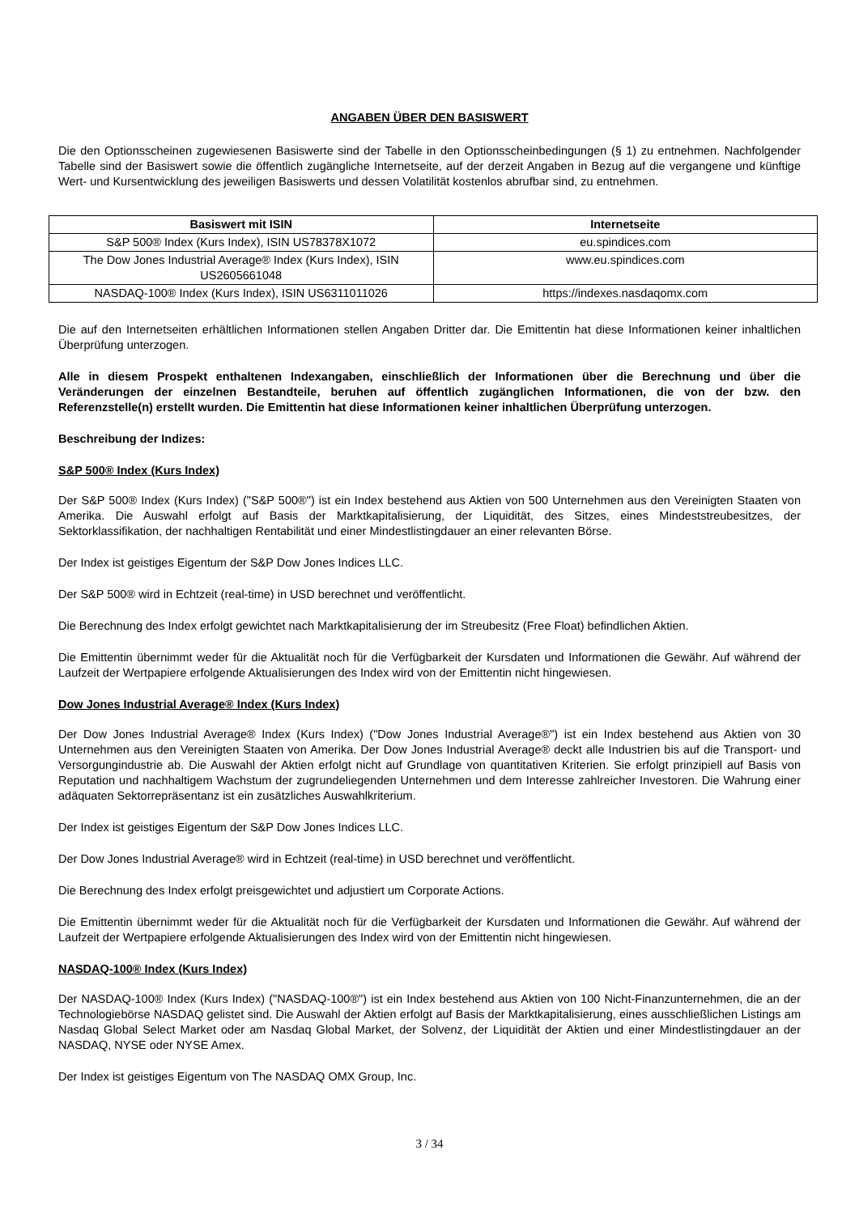ANGABEN ÜBER DEN BASISWERT
Die den Optionsscheinen zugewiesenen Basiswerte sind der Tabelle in den Optionsscheinbedingungen (§ 1) zu entnehmen. Nachfolgender Tabelle sind der Basiswert sowie die öffentlich zugängliche Internetseite, auf der derzeit Angaben in Bezug auf die vergangene und künftige Wert- und Kursentwicklung des jeweiligen Basiswerts und dessen Volatilität kostenlos abrufbar sind, zu entnehmen.
| Basiswert mit ISIN | Internetseite |
| --- | --- |
| S&P 500® Index (Kurs Index), ISIN US78378X1072 | eu.spindices.com |
| The Dow Jones Industrial Average® Index (Kurs Index), ISIN US2605661048 | www.eu.spindices.com |
| NASDAQ-100® Index (Kurs Index), ISIN US6311011026 | https://indexes.nasdaqomx.com |
Die auf den Internetseiten erhältlichen Informationen stellen Angaben Dritter dar. Die Emittentin hat diese Informationen keiner inhaltlichen Überprüfung unterzogen.
Alle in diesem Prospekt enthaltenen Indexangaben, einschließlich der Informationen über die Berechnung und über die Veränderungen der einzelnen Bestandteile, beruhen auf öffentlich zugänglichen Informationen, die von der bzw. den Referenzstelle(n) erstellt wurden. Die Emittentin hat diese Informationen keiner inhaltlichen Überprüfung unterzogen.
Beschreibung der Indizes:
S&P 500® Index (Kurs Index)
Der S&P 500® Index (Kurs Index) ("S&P 500®") ist ein Index bestehend aus Aktien von 500 Unternehmen aus den Vereinigten Staaten von Amerika. Die Auswahl erfolgt auf Basis der Marktkapitalisierung, der Liquidität, des Sitzes, eines Mindeststreubesitzes, der Sektorklassifikation, der nachhaltigen Rentabilität und einer Mindestlistingdauer an einer relevanten Börse.
Der Index ist geistiges Eigentum der S&P Dow Jones Indices LLC.
Der S&P 500® wird in Echtzeit (real-time) in USD berechnet und veröffentlicht.
Die Berechnung des Index erfolgt gewichtet nach Marktkapitalisierung der im Streubesitz (Free Float) befindlichen Aktien.
Die Emittentin übernimmt weder für die Aktualität noch für die Verfügbarkeit der Kursdaten und Informationen die Gewähr. Auf während der Laufzeit der Wertpapiere erfolgende Aktualisierungen des Index wird von der Emittentin nicht hingewiesen.
Dow Jones Industrial Average® Index (Kurs Index)
Der Dow Jones Industrial Average® Index (Kurs Index) ("Dow Jones Industrial Average®") ist ein Index bestehend aus Aktien von 30 Unternehmen aus den Vereinigten Staaten von Amerika. Der Dow Jones Industrial Average® deckt alle Industrien bis auf die Transport- und Versorgungindustrie ab. Die Auswahl der Aktien erfolgt nicht auf Grundlage von quantitativen Kriterien. Sie erfolgt prinzipiell auf Basis von Reputation und nachhaltigem Wachstum der zugrundeliegenden Unternehmen und dem Interesse zahlreicher Investoren. Die Wahrung einer adäquaten Sektorrepräsentanz ist ein zusätzliches Auswahlkriterium.
Der Index ist geistiges Eigentum der S&P Dow Jones Indices LLC.
Der Dow Jones Industrial Average® wird in Echtzeit (real-time) in USD berechnet und veröffentlicht.
Die Berechnung des Index erfolgt preisgewichtet und adjustiert um Corporate Actions.
Die Emittentin übernimmt weder für die Aktualität noch für die Verfügbarkeit der Kursdaten und Informationen die Gewähr. Auf während der Laufzeit der Wertpapiere erfolgende Aktualisierungen des Index wird von der Emittentin nicht hingewiesen.
NASDAQ-100® Index (Kurs Index)
Der NASDAQ-100® Index (Kurs Index) ("NASDAQ-100®") ist ein Index bestehend aus Aktien von 100 Nicht-Finanzunternehmen, die an der Technologiebörse NASDAQ gelistet sind. Die Auswahl der Aktien erfolgt auf Basis der Marktkapitalisierung, eines ausschließlichen Listings am Nasdaq Global Select Market oder am Nasdaq Global Market, der Solvenz, der Liquidität der Aktien und einer Mindestlistingdauer an der NASDAQ, NYSE oder NYSE Amex.
Der Index ist geistiges Eigentum von The NASDAQ OMX Group, Inc.
3 / 34